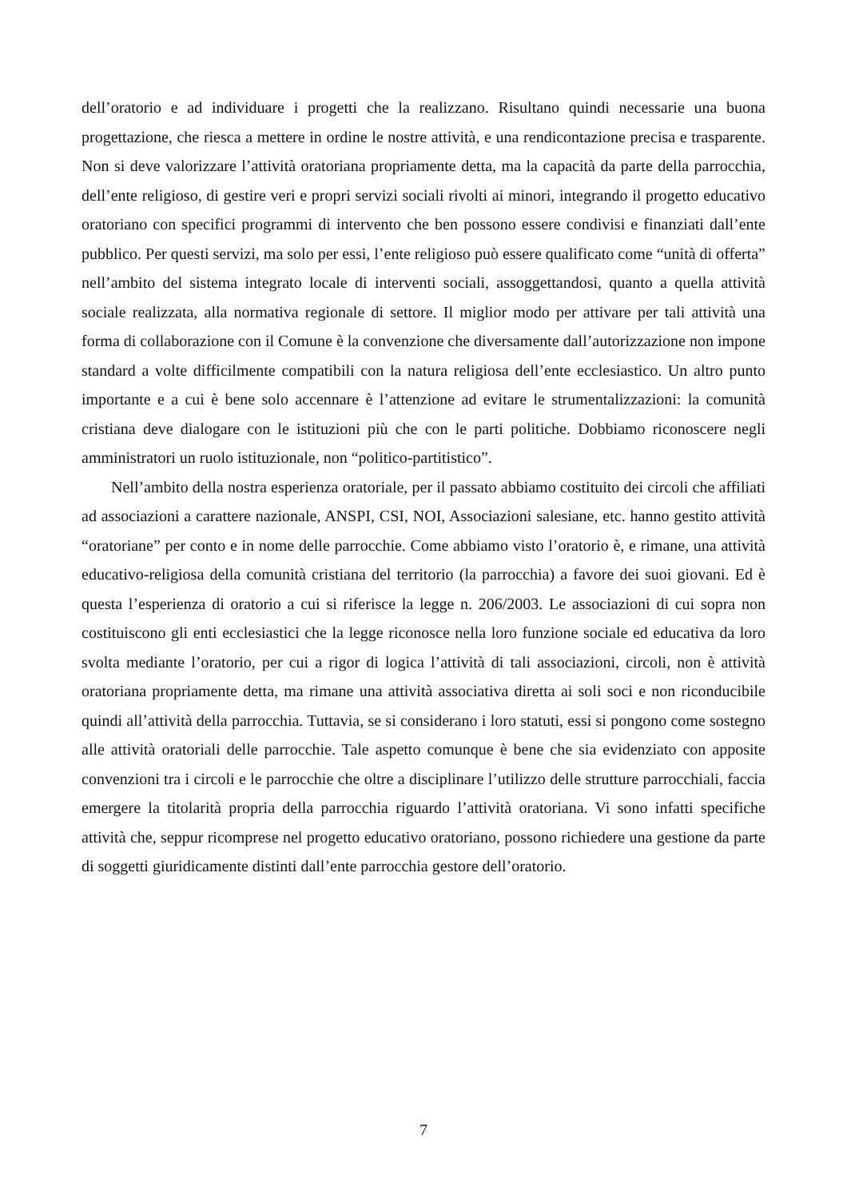dell’oratorio e ad individuare i progetti che la realizzano. Risultano quindi necessarie una buona progettazione, che riesca a mettere in ordine le nostre attività, e una rendicontazione precisa e trasparente. Non si deve valorizzare l’attività oratoriana propriamente detta, ma la capacità da parte della parrocchia, dell’ente religioso, di gestire veri e propri servizi sociali rivolti ai minori, integrando il progetto educativo oratoriano con specifici programmi di intervento che ben possono essere condivisi e finanziati dall’ente pubblico. Per questi servizi, ma solo per essi, l’ente religioso può essere qualificato come “unità di offerta” nell’ambito del sistema integrato locale di interventi sociali, assoggettandosi, quanto a quella attività sociale realizzata, alla normativa regionale di settore. Il miglior modo per attivare per tali attività una forma di collaborazione con il Comune è la convenzione che diversamente dall’autorizzazione non impone standard a volte difficilmente compatibili con la natura religiosa dell’ente ecclesiastico. Un altro punto importante e a cui è bene solo accennare è l’attenzione ad evitare le strumentalizzazioni: la comunità cristiana deve dialogare con le istituzioni più che con le parti politiche. Dobbiamo riconoscere negli amministratori un ruolo istituzionale, non “politico-partitistico”.
Nell’ambito della nostra esperienza oratoriale, per il passato abbiamo costituito dei circoli che affiliati ad associazioni a carattere nazionale, ANSPI, CSI, NOI, Associazioni salesiane, etc. hanno gestito attività “oratoriane” per conto e in nome delle parrocchie. Come abbiamo visto l’oratorio è, e rimane, una attività educativo-religiosa della comunità cristiana del territorio (la parrocchia) a favore dei suoi giovani. Ed è questa l’esperienza di oratorio a cui si riferisce la legge n. 206/2003. Le associazioni di cui sopra non costituiscono gli enti ecclesiastici che la legge riconosce nella loro funzione sociale ed educativa da loro svolta mediante l’oratorio, per cui a rigor di logica l’attività di tali associazioni, circoli, non è attività oratoriana propriamente detta, ma rimane una attività associativa diretta ai soli soci e non riconducibile quindi all’attività della parrocchia. Tuttavia, se si considerano i loro statuti, essi si pongono come sostegno alle attività oratoriali delle parrocchie. Tale aspetto comunque è bene che sia evidenziato con apposite convenzioni tra i circoli e le parrocchie che oltre a disciplinare l’utilizzo delle strutture parrocchiali, faccia emergere la titolarità propria della parrocchia riguardo l’attività oratoriana. Vi sono infatti specifiche attività che, seppur ricomprese nel progetto educativo oratoriano, possono richiedere una gestione da parte di soggetti giuridicamente distinti dall’ente parrocchia gestore dell’oratorio.
7